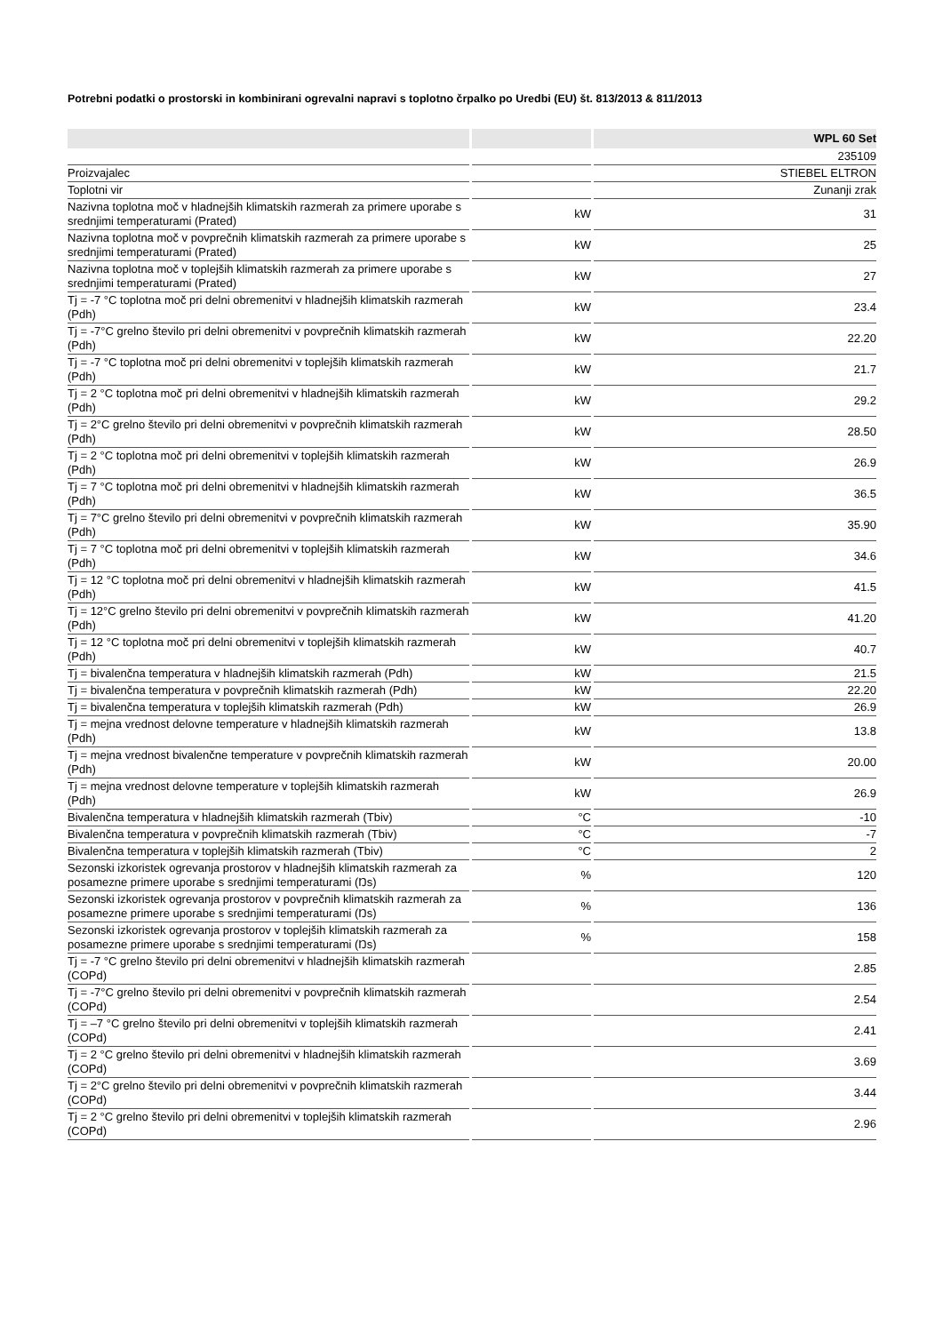Potrebni podatki o prostorski in kombinirani ogrevalni napravi s toplotno črpalko po Uredbi (EU) št. 813/2013 & 811/2013
| | | WPL 60 Set |
| --- | --- | --- |
| | | 235109 |
| Proizvajalec | | STIEBEL ELTRON |
| Toplotni vir | | Zunanji zrak |
| Nazivna toplotna moč v hladnejših klimatskih razmerah za primere uporabe s srednjimi temperaturami (Prated) | kW | 31 |
| Nazivna toplotna moč v povprečnih klimatskih razmerah za primere uporabe s srednjimi temperaturami (Prated) | kW | 25 |
| Nazivna toplotna moč v toplejših klimatskih razmerah za primere uporabe s srednjimi temperaturami (Prated) | kW | 27 |
| Tj = -7 °C toplotna moč pri delni obremenitvi v hladnejših klimatskih razmerah (Pdh) | kW | 23.4 |
| Tj = -7°C grelno število pri delni obremenitvi v povprečnih klimatskih razmerah (Pdh) | kW | 22.20 |
| Tj = -7 °C toplotna moč pri delni obremenitvi v toplejših klimatskih razmerah (Pdh) | kW | 21.7 |
| Tj = 2 °C toplotna moč pri delni obremenitvi v hladnejših klimatskih razmerah (Pdh) | kW | 29.2 |
| Tj = 2°C grelno število pri delni obremenitvi v povprečnih klimatskih razmerah (Pdh) | kW | 28.50 |
| Tj = 2 °C toplotna moč pri delni obremenitvi v toplejših klimatskih razmerah (Pdh) | kW | 26.9 |
| Tj = 7 °C toplotna moč pri delni obremenitvi v hladnejših klimatskih razmerah (Pdh) | kW | 36.5 |
| Tj = 7°C grelno število pri delni obremenitvi v povprečnih klimatskih razmerah (Pdh) | kW | 35.90 |
| Tj = 7 °C toplotna moč pri delni obremenitvi v toplejših klimatskih razmerah (Pdh) | kW | 34.6 |
| Tj = 12 °C toplotna moč pri delni obremenitvi v hladnejših klimatskih razmerah (Pdh) | kW | 41.5 |
| Tj = 12°C grelno število pri delni obremenitvi v povprečnih klimatskih razmerah (Pdh) | kW | 41.20 |
| Tj = 12 °C toplotna moč pri delni obremenitvi v toplejših klimatskih razmerah (Pdh) | kW | 40.7 |
| Tj = bivalenčna temperatura v hladnejših klimatskih razmerah (Pdh) | kW | 21.5 |
| Tj = bivalenčna temperatura v povprečnih klimatskih razmerah (Pdh) | kW | 22.20 |
| Tj = bivalenčna temperatura v toplejših klimatskih razmerah (Pdh) | kW | 26.9 |
| Tj = mejna vrednost delovne temperature v hladnejših klimatskih razmerah (Pdh) | kW | 13.8 |
| Tj = mejna vrednost bivalenčne temperature v povprečnih klimatskih razmerah (Pdh) | kW | 20.00 |
| Tj = mejna vrednost delovne temperature v toplejših klimatskih razmerah (Pdh) | kW | 26.9 |
| Bivalenčna temperatura v hladnejših klimatskih razmerah (Tbiv) | °C | -10 |
| Bivalenčna temperatura v povprečnih klimatskih razmerah (Tbiv) | °C | -7 |
| Bivalenčna temperatura v toplejših klimatskih razmerah (Tbiv) | °C | 2 |
| Sezonski izkoristek ogrevanja prostorov v hladnejših klimatskih razmerah za posamezne primere uporabe s srednjimi temperaturami (Ŋs) | % | 120 |
| Sezonski izkoristek ogrevanja prostorov v povprečnih klimatskih razmerah za posamezne primere uporabe s srednjimi temperaturami (Ŋs) | % | 136 |
| Sezonski izkoristek ogrevanja prostorov v toplejših klimatskih razmerah za posamezne primere uporabe s srednjimi temperaturami (Ŋs) | % | 158 |
| Tj = -7 °C grelno število pri delni obremenitvi v hladnejših klimatskih razmerah (COPd) | | 2.85 |
| Tj = -7°C grelno število pri delni obremenitvi v povprečnih klimatskih razmerah (COPd) | | 2.54 |
| Tj = –7 °C grelno število pri delni obremenitvi v toplejših klimatskih razmerah (COPd) | | 2.41 |
| Tj = 2 °C grelno število pri delni obremenitvi v hladnejših klimatskih razmerah (COPd) | | 3.69 |
| Tj = 2°C grelno število pri delni obremenitvi v povprečnih klimatskih razmerah (COPd) | | 3.44 |
| Tj = 2 °C grelno število pri delni obremenitvi v toplejših klimatskih razmerah (COPd) | | 2.96 |